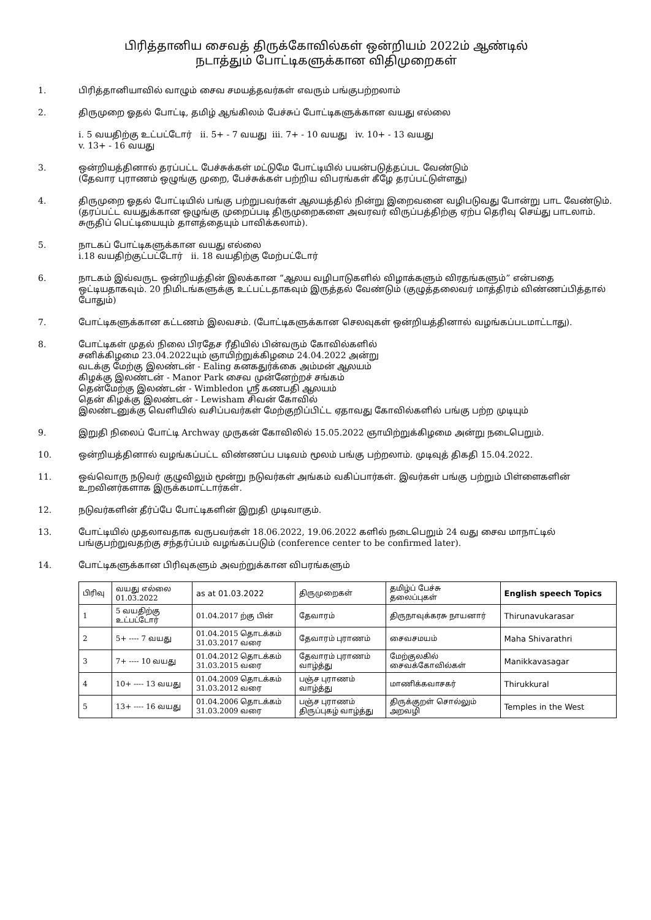பிரித்தானிய சைவத் திருக்கோவில்கள் ஒன்றியம் 2022ம் ஆண்டில்
நடாத்தும் போட்டிகளுக்கான விதிமுறைகள்
1. பிரித்தானியாவில் வாழும் சைவ சமயத்தவர்கள் எவரும் பங்குபற்றலாம்
2. திருமுறை ஓதல் போட்டி, தமிழ் ஆங்கிலம் பேச்சுப் போட்டிகளுக்கான வயது எல்லை
i. 5 வயதிற்கு உட்பட்டோர் ii. 5+ - 7 வயது iii. 7+ - 10 வயது iv. 10+ - 13 வயது
v. 13+ - 16 வயது
3. ஒன்றியத்தினால் தரப்பட்ட பேச்சுக்கள் மட்டுமே போட்டியில் பயன்படுத்தப்பட வேண்டும்
(தேவார புராணம் ஒழுங்கு முறை, பேச்சுக்கள் பற்றிய விபரங்கள் கீழே தரப்பட்டுள்ளது)
4. திருமுறை ஓதல் போட்டியில் பங்கு பற்றுபவர்கள் ஆலயத்தில் நின்று இறைவனை வழிபடுவது போன்று பாட வேண்டும். (தரப்பட்ட வயதுக்கான ஒழுங்கு முறைப்படி திருமுறைகளை அவரவர் விருப்பத்திற்கு ஏற்ப தெரிவு செய்து பாடலாம். சுருதிப் பெட்டியையும் தாளத்தையும் பாவிக்கலாம்).
5. நாடகப் போட்டிகளுக்கான வயது எல்லை
i.18 வயதிற்குட்பட்டோர் ii. 18 வயதிற்கு மேற்பட்டோர்
6. நாடகம் இவ்வருட ஒன்றியத்தின் இலக்கான “ஆலய வழிபாடுகளில் விழாக்களும் விரதங்களும்” என்பதை ஒட்டியதாகவும். 20 நிமிடங்களுக்கு உட்பட்டதாகவும் இருத்தல் வேண்டும் (குழுத்தலைவர் மாத்திரம் விண்ணப்பித்தால் போதும்)
7. போட்டிகளுக்கான கட்டணம் இலவசம். (போட்டிகளுக்கான செலவுகள் ஒன்றியத்தினால் வழங்கப்படமாட்டாது).
8. போட்டிகள் முதல் நிலை பிரதேச ரீதியில் பின்வரும் கோவில்களில்
சனிக்கிழமை 23.04.2022யும் ஞாயிற்றுக்கிழமை 24.04.2022 அன்று
வடக்கு மேற்கு இலண்டன் - Ealing கனகதுர்க்கை அம்மன் ஆலயம்
கிழக்கு இலண்டன் - Manor Park சைவ முன்னேற்றச் சங்கம்
தென்மேற்கு இலண்டன் - Wimbledon ஸ்ரீ கணபதி ஆலயம்
தென் கிழக்கு இலண்டன் - Lewisham சிவன் கோவில்
இலண்டனுக்கு வெளியில் வசிப்பவர்கள் மேற்குறிப்பிட்ட ஏதாவது கோவில்களில் பங்கு பற்ற முடியும்
9. இறுதி நிலைப் போட்டி Archway முருகன் கோவிலில் 15.05.2022 ஞாயிற்றுக்கிழமை அன்று நடைபெறும்.
10. ஒன்றியத்தினால் வழங்கப்பட்ட விண்ணப்ப படிவம் மூலம் பங்கு பற்றலாம். முடிவுத் திகதி 15.04.2022.
11. ஒவ்வொரு நடுவர் குழுவிலும் மூன்று நடுவர்கள் அங்கம் வகிப்பார்கள். இவர்கள் பங்கு பற்றும் பிள்ளைகளின் உறவினர்களாக இருக்கமாட்டார்கள்.
12. நடுவர்களின் தீர்ப்பே போட்டிகளின் இறுதி முடிவாகும்.
13. போட்டியில் முதலாவதாக வருபவர்கள் 18.06.2022, 19.06.2022 களில் நடைபெறும் 24 வது சைவ மாநாட்டில் பங்குபற்றுவதற்கு சந்தர்ப்பம் வழங்கப்படும் (conference center to be confirmed later).
14. போட்டிகளுக்கான பிரிவுகளும் அவற்றுக்கான விபரங்களும்
| பிரிவு | வயது எல்லை 01.03.2022 | as at 01.03.2022 | திருமுறைகள் | தமிழ்ப் பேச்சு தலைப்புகள் | English speech Topics |
| --- | --- | --- | --- | --- | --- |
| 1 | 5 வயதிற்கு உட்பட்டோர் | 01.04.2017 ற்கு பின் | தேவாரம் | திருநாவுக்கரசு நாயனார் | Thirunavukarasar |
| 2 | 5+ ---- 7 வயது | 01.04.2015 தொடக்கம் 31.03.2017 வரை | தேவாரம் புராணம் | சைவசமயம் | Maha Shivarathri |
| 3 | 7+ ---- 10 வயது | 01.04.2012 தொடக்கம் 31.03.2015 வரை | தேவாரம் புராணம் வாழ்த்து | மேற்குலகில் சைவக்கோவில்கள் | Manikkavasagar |
| 4 | 10+ ---- 13 வயது | 01.04.2009 தொடக்கம் 31.03.2012 வரை | பஞ்ச புராணம் வாழ்த்து | மாணிக்கவாசகர் | Thirukkural |
| 5 | 13+ ---- 16 வயது | 01.04.2006 தொடக்கம் 31.03.2009 வரை | பஞ்ச புராணம் திருப்புகழ் வாழ்த்து | திருக்குறள் சொல்லும் அறவழி | Temples in the West |